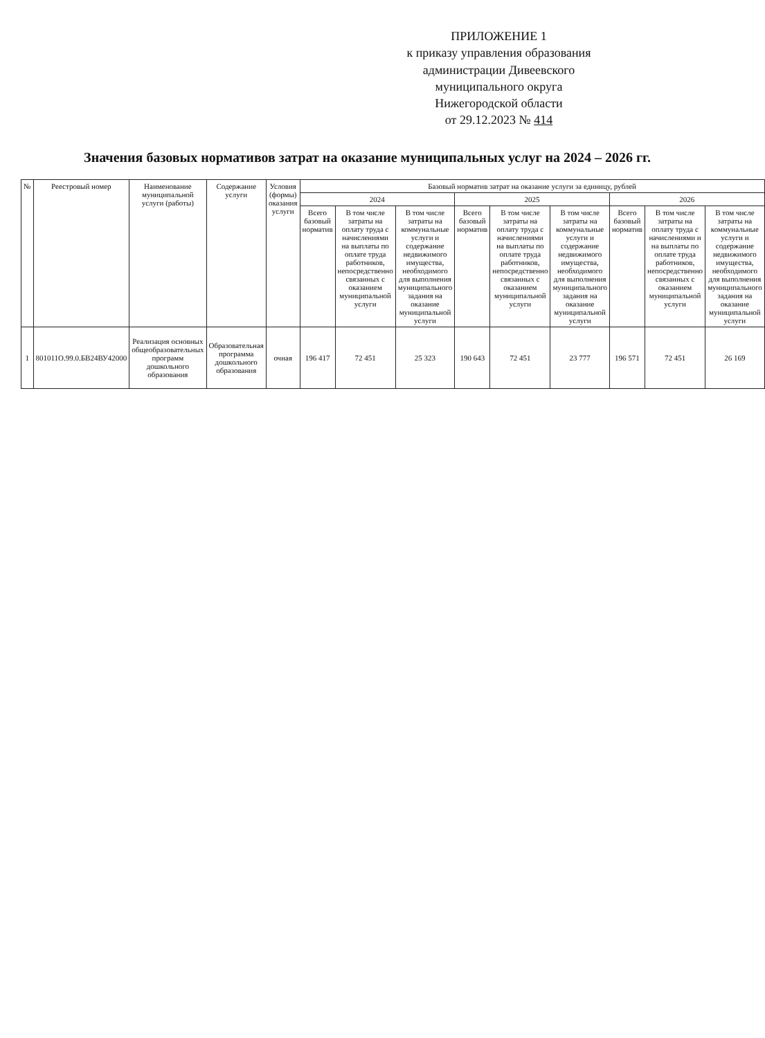ПРИЛОЖЕНИЕ 1
к приказу управления образования
администрации Дивеевского
муниципального округа
Нижегородской области
от 29.12.2023 № 414
Значения базовых нормативов затрат на оказание муниципальных услуг на 2024 – 2026 гг.
| № | Реестровый номер | Наименование муниципальной услуги (работы) | Содержание услуги | Условия (формы) оказания услуги | Базовый норматив затрат на оказание услуги за единицу, рублей | | | | | | | | |
| --- | --- | --- | --- | --- | --- | --- | --- | --- | --- | --- | --- | --- | --- |
| | | | | | 2024 | | | 2025 | | | 2026 | | |
| | | | | | Всего базовый норматив | В том числе затраты на оплату труда с начислениями на выплаты по оплате труда работников, непосредственно связанных с оказанием муниципальной услуги | В том числе затраты на коммунальные услуги и содержание недвижимого имущества, необходимого для выполнения муниципального задания на оказание муниципальной услуги | Всего базовый норматив | В том числе затраты на оплату труда с начислениями на выплаты по оплате труда работников, непосредственно связанных с оказанием муниципальной услуги | В том числе затраты на коммунальные услуги и содержание недвижимого имущества, необходимого для выполнения муниципального задания на оказание муниципальной услуги | Всего базовый норматив | В том числе затраты на оплату труда с начислениями и на выплаты по оплате труда работников, непосредственно связанных с оказанием муниципальной услуги | В том числе затраты на коммунальные услуги и содержание недвижимого имущества, необходимого для выполнения муниципального задания на оказание муниципальной услуги |
| 1 | 801011О.99.0.БВ24ВУ42000 | Реализация основных общеобразовательных программ дошкольного образования | Образовательная программа дошкольного образования | очная | 196 417 | 72 451 | 25 323 | 190 643 | 72 451 | 23 777 | 196 571 | 72 451 | 26 169 |